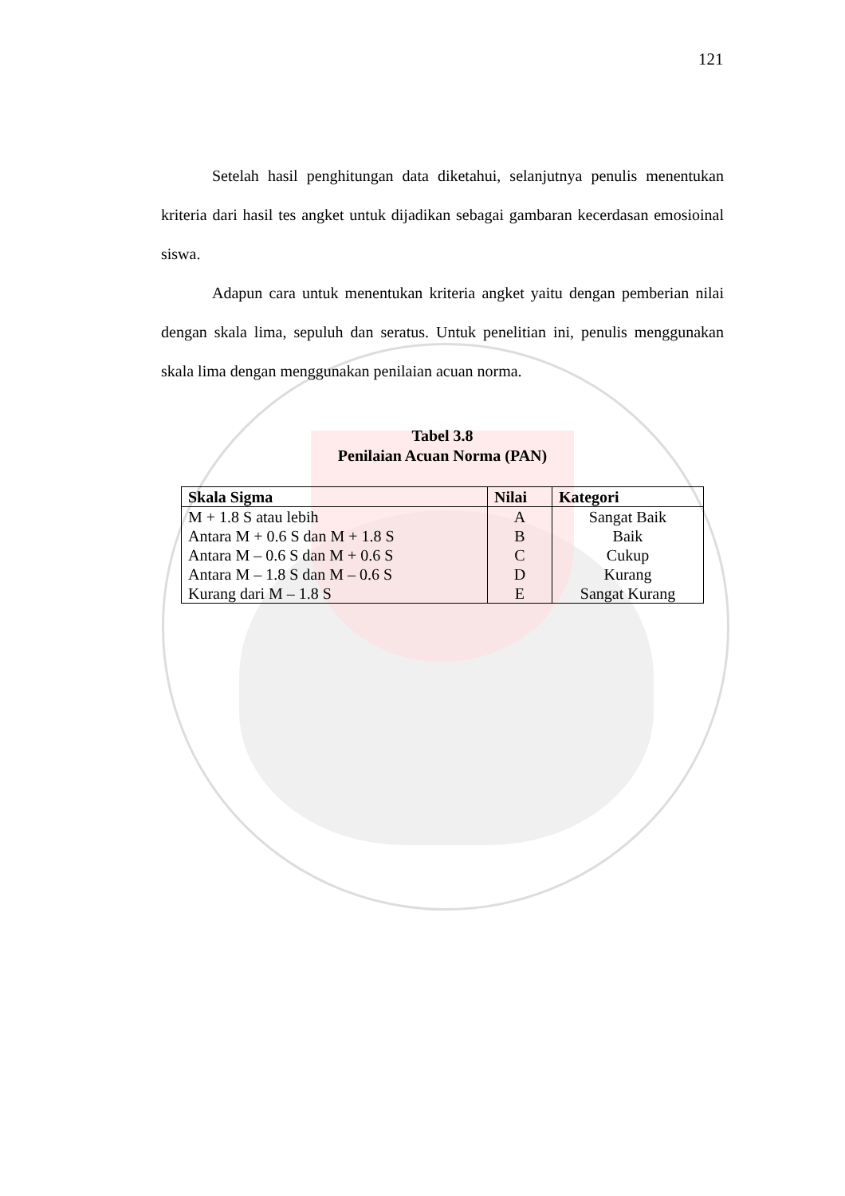121
Setelah hasil penghitungan data diketahui, selanjutnya penulis menentukan kriteria dari hasil tes angket untuk dijadikan sebagai gambaran kecerdasan emosioinal siswa.
Adapun cara untuk menentukan kriteria angket yaitu dengan pemberian nilai dengan skala lima, sepuluh dan seratus. Untuk penelitian ini, penulis menggunakan skala lima dengan menggunakan penilaian acuan norma.
Tabel 3.8
Penilaian Acuan Norma (PAN)
| Skala Sigma | Nilai | Kategori |
| --- | --- | --- |
| M + 1.8 S atau lebih | A | Sangat Baik |
| Antara M + 0.6 S dan M + 1.8 S | B | Baik |
| Antara M – 0.6 S dan M + 0.6 S | C | Cukup |
| Antara M – 1.8 S dan M – 0.6 S | D | Kurang |
| Kurang dari M – 1.8 S | E | Sangat Kurang |